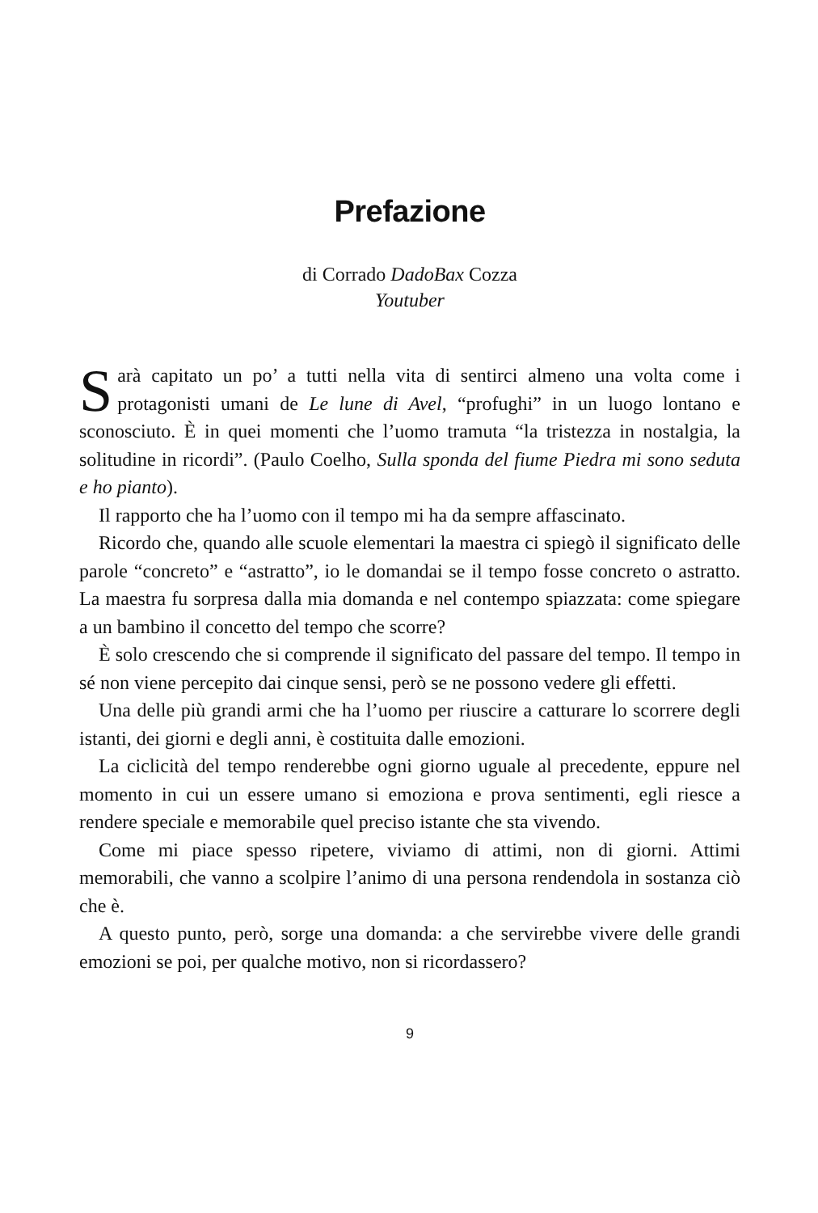Prefazione
di Corrado DadoBax Cozza
Youtuber
Sarà capitato un po’ a tutti nella vita di sentirci almeno una volta come i protagonisti umani de Le lune di Avel, “profughi” in un luogo lontano e sconosciuto. È in quei momenti che l’uomo tramuta “la tristezza in nostalgia, la solitudine in ricordi”. (Paulo Coelho, Sulla sponda del fiume Piedra mi sono seduta e ho pianto).
Il rapporto che ha l’uomo con il tempo mi ha da sempre affascinato.
Ricordo che, quando alle scuole elementari la maestra ci spiegò il significato delle parole “concreto” e “astratto”, io le domandai se il tempo fosse concreto o astratto. La maestra fu sorpresa dalla mia domanda e nel contempo spiazzata: come spiegare a un bambino il concetto del tempo che scorre?
È solo crescendo che si comprende il significato del passare del tempo. Il tempo in sé non viene percepito dai cinque sensi, però se ne possono vedere gli effetti.
Una delle più grandi armi che ha l’uomo per riuscire a catturare lo scorrere degli istanti, dei giorni e degli anni, è costituita dalle emozioni.
La ciclicità del tempo renderebbe ogni giorno uguale al precedente, eppure nel momento in cui un essere umano si emoziona e prova sentimenti, egli riesce a rendere speciale e memorabile quel preciso istante che sta vivendo.
Come mi piace spesso ripetere, viviamo di attimi, non di giorni. Attimi memorabili, che vanno a scolpire l’animo di una persona rendendola in sostanza ciò che è.
A questo punto, però, sorge una domanda: a che servirebbe vivere delle grandi emozioni se poi, per qualche motivo, non si ricordassero?
9